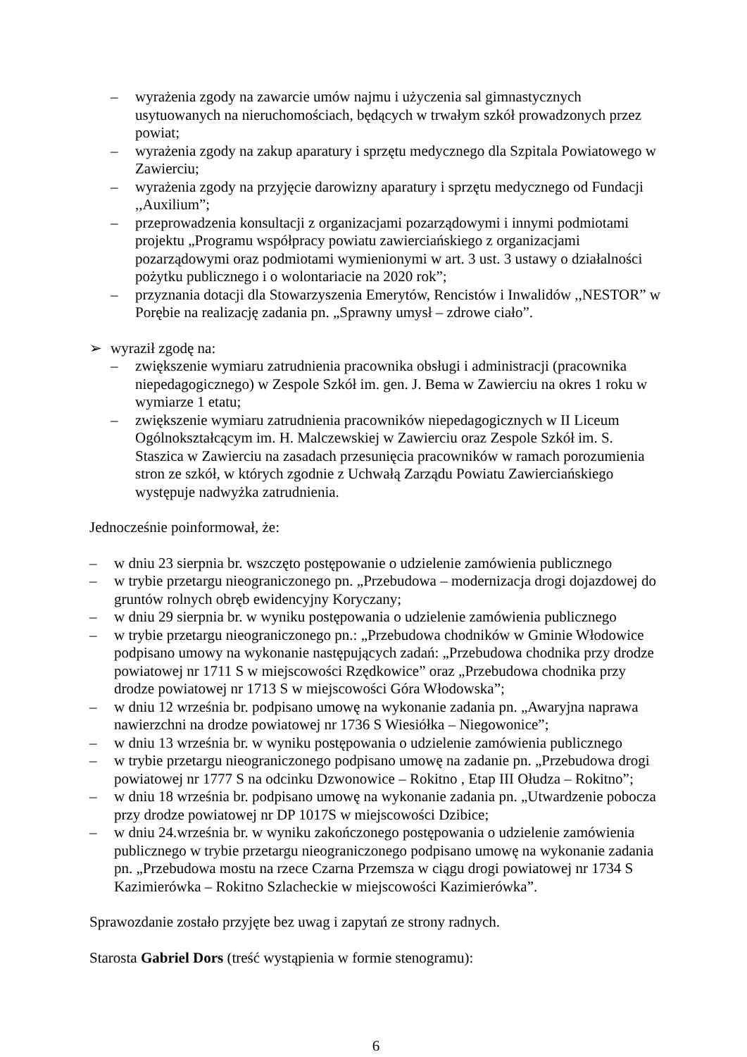– wyrażenia zgody na zawarcie umów najmu i użyczenia sal gimnastycznych usytuowanych na nieruchomościach, będących w trwałym szkół prowadzonych przez powiat;
– wyrażenia zgody na zakup aparatury i sprzętu medycznego dla Szpitala Powiatowego w Zawierciu;
– wyrażenia zgody na przyjęcie darowizny aparatury i sprzętu medycznego od Fundacji ,,Auxilium”;
– przeprowadzenia konsultacji z organizacjami pozarządowymi i innymi podmiotami projektu „Programu współpracy powiatu zawierciańskiego z organizacjami pozarządowymi oraz podmiotami wymienionymi w art. 3 ust. 3 ustawy o działalności pożytku publicznego i o wolontariacie na 2020 rok”;
– przyznania dotacji dla Stowarzyszenia Emerytów, Rencistów i Inwalidów ,,NESTOR” w Porębie na realizację zadania pn. „Sprawny umysł – zdrowe ciało”.
➢ wyraził zgodę na:
– zwiększenie wymiaru zatrudnienia pracownika obsługi i administracji (pracownika niepedagogicznego) w Zespole Szkół im. gen. J. Bema w Zawierciu na okres 1 roku w wymiarze 1 etatu;
– zwiększenie wymiaru zatrudnienia pracowników niepedagogicznych w II Liceum Ogólnokształcącym im. H. Malczewskiej w Zawierciu oraz Zespole Szkół im. S. Staszica w Zawierciu na zasadach przesunięcia pracowników w ramach porozumienia stron ze szkół, w których zgodnie z Uchwałą Zarządu Powiatu Zawierciańskiego występuje nadwyżka zatrudnienia.
Jednocześnie poinformował, że:
– w dniu 23 sierpnia br. wszczęto postępowanie o udzielenie zamówienia publicznego
– w trybie przetargu nieograniczonego pn. „Przebudowa – modernizacja drogi dojazdowej do gruntów rolnych obręb ewidencyjny Koryczany;
– w dniu 29 sierpnia br. w wyniku postępowania o udzielenie zamówienia publicznego
– w trybie przetargu nieograniczonego pn.: „Przebudowa chodników w Gminie Włodowice podpisano umowy na wykonanie następujących zadań: „Przebudowa chodnika przy drodze powiatowej nr 1711 S w miejscowości Rzędkowice” oraz „Przebudowa chodnika przy drodze powiatowej nr 1713 S w miejscowości Góra Włodowska”;
– w dniu 12 września br. podpisano umowę na wykonanie zadania pn. „Awaryjna naprawa nawierzchni na drodze powiatowej nr 1736 S Wiesiółka – Niegowonice”;
– w dniu 13 września br. w wyniku postępowania o udzielenie zamówienia publicznego
– w trybie przetargu nieograniczonego podpisano umowę na zadanie pn. „Przebudowa drogi powiatowej nr 1777 S na odcinku Dzwonowice – Rokitno , Etap III Ołudza – Rokitno”;
– w dniu 18 września br. podpisano umowę na wykonanie zadania pn. „Utwardzenie pobocza przy drodze powiatowej nr DP 1017S w miejscowości Dzibice;
– w dniu 24.września br. w wyniku zakończonego postępowania o udzielenie zamówienia publicznego w trybie przetargu nieograniczonego podpisano umowę na wykonanie zadania pn. „Przebudowa mostu na rzece Czarna Przemsza w ciągu drogi powiatowej nr 1734 S Kazimierówka – Rokitno Szlacheckie w miejscowości Kazimierówka”.
Sprawozdanie zostało przyjęte bez uwag i zapytań ze strony radnych.
Starosta Gabriel Dors (treść wystąpienia w formie stenogramu):
6